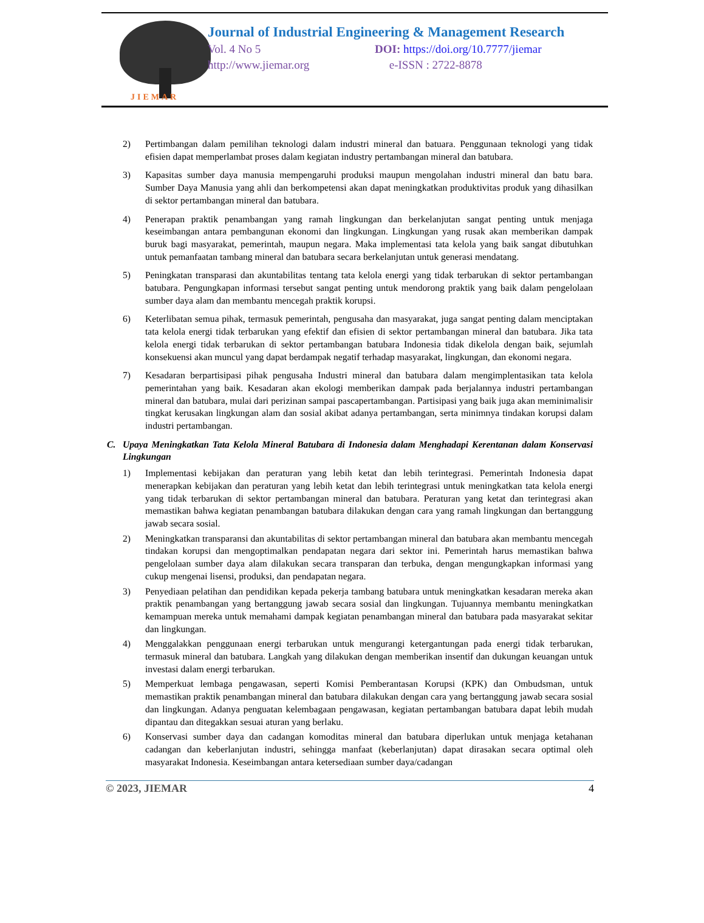JIEMAR
Journal of Industrial Engineering & Management Research
Vol. 4 No 5 DOI: https://doi.org/10.7777/jiemar
http://www.jiemar.org e-ISSN : 2722-8878
2) Pertimbangan dalam pemilihan teknologi dalam industri mineral dan batuara. Penggunaan teknologi yang tidak efisien dapat memperlambat proses dalam kegiatan industry pertambangan mineral dan batubara.
3) Kapasitas sumber daya manusia mempengaruhi produksi maupun mengolahan industri mineral dan batu bara. Sumber Daya Manusia yang ahli dan berkompetensi akan dapat meningkatkan produktivitas produk yang dihasilkan di sektor pertambangan mineral dan batubara.
4) Penerapan praktik penambangan yang ramah lingkungan dan berkelanjutan sangat penting untuk menjaga keseimbangan antara pembangunan ekonomi dan lingkungan. Lingkungan yang rusak akan memberikan dampak buruk bagi masyarakat, pemerintah, maupun negara. Maka implementasi tata kelola yang baik sangat dibutuhkan untuk pemanfaatan tambang mineral dan batubara secara berkelanjutan untuk generasi mendatang.
5) Peningkatan transparasi dan akuntabilitas tentang tata kelola energi yang tidak terbarukan di sektor pertambangan batubara. Pengungkapan informasi tersebut sangat penting untuk mendorong praktik yang baik dalam pengelolaan sumber daya alam dan membantu mencegah praktik korupsi.
6) Keterlibatan semua pihak, termasuk pemerintah, pengusaha dan masyarakat, juga sangat penting dalam menciptakan tata kelola energi tidak terbarukan yang efektif dan efisien di sektor pertambangan mineral dan batubara. Jika tata kelola energi tidak terbarukan di sektor pertambangan batubara Indonesia tidak dikelola dengan baik, sejumlah konsekuensi akan muncul yang dapat berdampak negatif terhadap masyarakat, lingkungan, dan ekonomi negara.
7) Kesadaran berpartisipasi pihak pengusaha Industri mineral dan batubara dalam mengimplentasikan tata kelola pemerintahan yang baik. Kesadaran akan ekologi memberikan dampak pada berjalannya industri pertambangan mineral dan batubara, mulai dari perizinan sampai pascapertambangan. Partisipasi yang baik juga akan meminimalisir tingkat kerusakan lingkungan alam dan sosial akibat adanya pertambangan, serta minimnya tindakan korupsi dalam industri pertambangan.
C. Upaya Meningkatkan Tata Kelola Mineral Batubara di Indonesia dalam Menghadapi Kerentanan dalam Konservasi Lingkungan
1) Implementasi kebijakan dan peraturan yang lebih ketat dan lebih terintegrasi. Pemerintah Indonesia dapat menerapkan kebijakan dan peraturan yang lebih ketat dan lebih terintegrasi untuk meningkatkan tata kelola energi yang tidak terbarukan di sektor pertambangan mineral dan batubara. Peraturan yang ketat dan terintegrasi akan memastikan bahwa kegiatan penambangan batubara dilakukan dengan cara yang ramah lingkungan dan bertanggung jawab secara sosial.
2) Meningkatkan transparansi dan akuntabilitas di sektor pertambangan mineral dan batubara akan membantu mencegah tindakan korupsi dan mengoptimalkan pendapatan negara dari sektor ini. Pemerintah harus memastikan bahwa pengelolaan sumber daya alam dilakukan secara transparan dan terbuka, dengan mengungkapkan informasi yang cukup mengenai lisensi, produksi, dan pendapatan negara.
3) Penyediaan pelatihan dan pendidikan kepada pekerja tambang batubara untuk meningkatkan kesadaran mereka akan praktik penambangan yang bertanggung jawab secara sosial dan lingkungan. Tujuannya membantu meningkatkan kemampuan mereka untuk memahami dampak kegiatan penambangan mineral dan batubara pada masyarakat sekitar dan lingkungan.
4) Menggalakkan penggunaan energi terbarukan untuk mengurangi ketergantungan pada energi tidak terbarukan, termasuk mineral dan batubara. Langkah yang dilakukan dengan memberikan insentif dan dukungan keuangan untuk investasi dalam energi terbarukan.
5) Memperkuat lembaga pengawasan, seperti Komisi Pemberantasan Korupsi (KPK) dan Ombudsman, untuk memastikan praktik penambangan mineral dan batubara dilakukan dengan cara yang bertanggung jawab secara sosial dan lingkungan. Adanya penguatan kelembagaan pengawasan, kegiatan pertambangan batubara dapat lebih mudah dipantau dan ditegakkan sesuai aturan yang berlaku.
6) Konservasi sumber daya dan cadangan komoditas mineral dan batubara diperlukan untuk menjaga ketahanan cadangan dan keberlanjutan industri, sehingga manfaat (keberlanjutan) dapat dirasakan secara optimal oleh masyarakat Indonesia. Keseimbangan antara ketersediaan sumber daya/cadangan
© 2023, JIEMAR 4